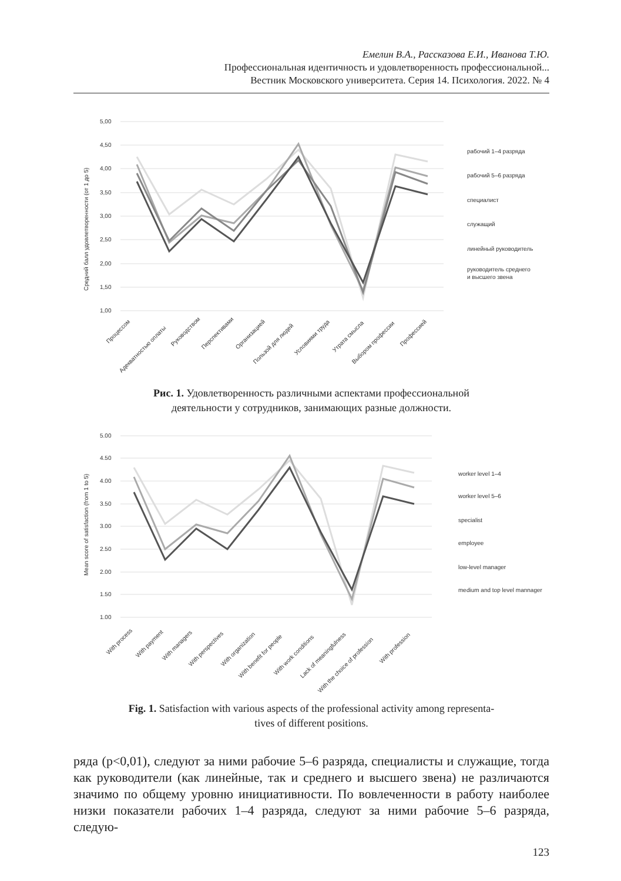Емелин В.А., Рассказова Е.И., Иванова Т.Ю.
Профессиональная идентичность и удовлетворенность профессиональной...
Вестник Московского университета. Серия 14. Психология. 2022. № 4
5,00
4,50
4,00
3,50
3,00
2,50
2,00
1,50
1,00
Средний балл удовлетворенности (от 1 до 5)
рабочий 1–4 разряда
рабочий 5–6 разряда
специалист
служащий
линейный руководитель
руководитель среднего
и высшего звена
Процессом
Адекватностью оплаты
Руководством
Перспективами
Организацией
Пользой для людей
Условиями труда
Утрата смысла
Выбором профессии
Профессией
Рис. 1. Удовлетворенность различными аспектами профессиональной
деятельности у сотрудников, занимающих разные должности.
5.00
4.50
4.00
3.50
3.00
2.50
2.00
1.50
1.00
Mean score of satisfaction (from 1 to 5)
worker level 1–4
worker level 5–6
specialist
employee
low-level manager
medium and top level mannager
With process
With payment
With managers
With perspectives
With organization
With benefit for people
With work conditions
Lack of meaningfulness
With the choice of profession
With profession
Fig. 1. Satisfaction with various aspects of the professional activity among representa-
tives of different positions.
ряда (p<0,01), следуют за ними рабочие 5–6 разряда, специалисты и служащие, тогда как руководители (как линейные, так и среднего и высшего звена) не различаются значимо по общему уровню инициативности. По вовлеченности в работу наиболее низки показатели рабочих 1–4 разряда, следуют за ними рабочие 5–6 разряда, следую-
123